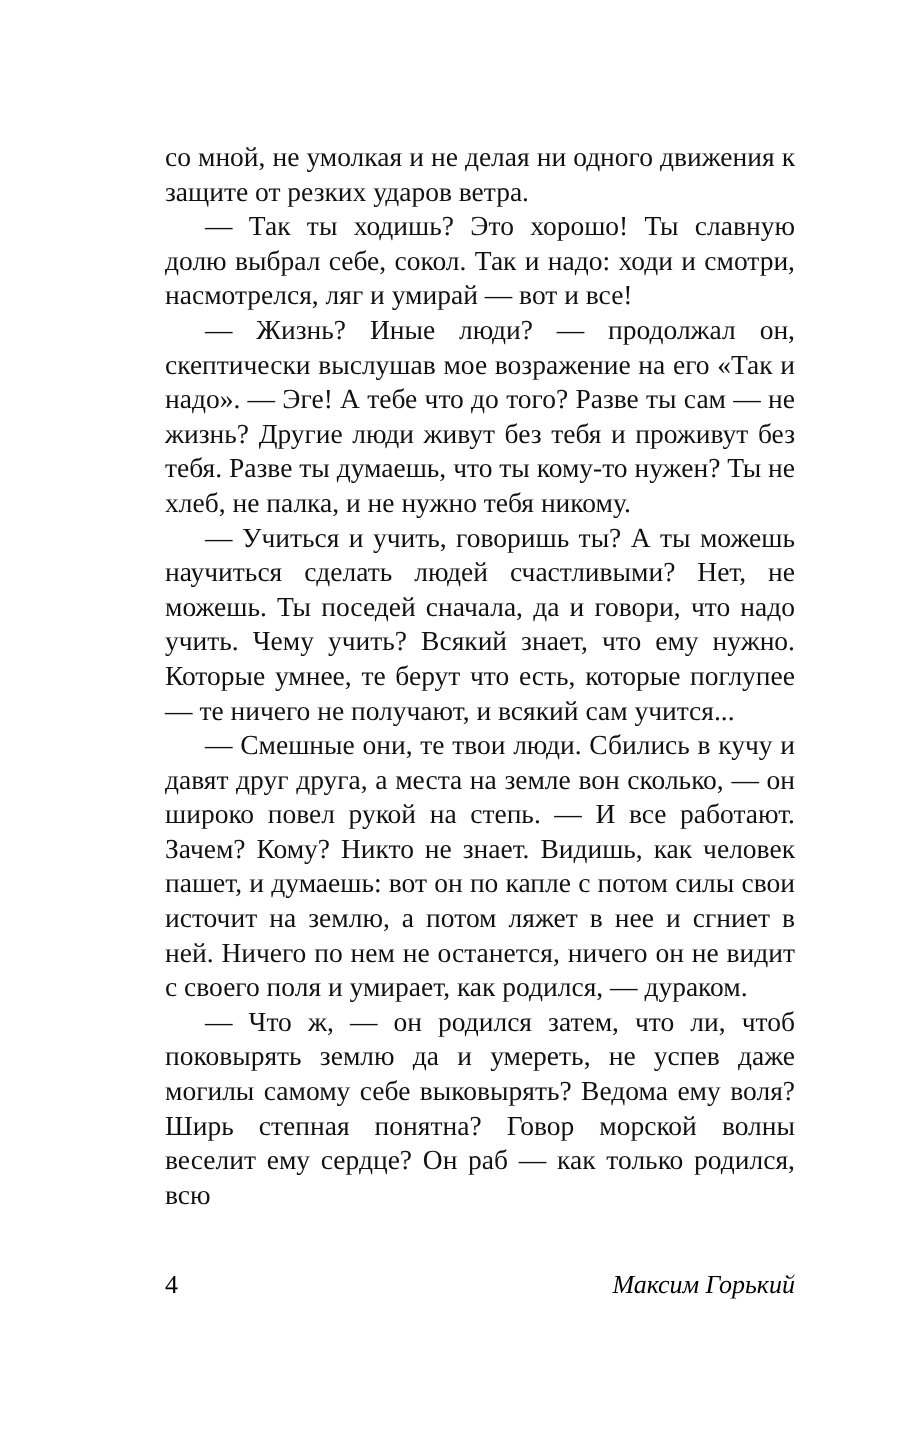со мной, не умолкая и не делая ни одного движения к защите от резких ударов ветра.
— Так ты ходишь? Это хорошо! Ты славную долю выбрал себе, сокол. Так и надо: ходи и смотри, насмотрелся, ляг и умирай — вот и все!
— Жизнь? Иные люди? — продолжал он, скептически выслушав мое возражение на его «Так и надо». — Эге! А тебе что до того? Разве ты сам — не жизнь? Другие люди живут без тебя и проживут без тебя. Разве ты думаешь, что ты кому-то нужен? Ты не хлеб, не палка, и не нужно тебя никому.
— Учиться и учить, говоришь ты? А ты можешь научиться сделать людей счастливыми? Нет, не можешь. Ты поседей сначала, да и говори, что надо учить. Чему учить? Всякий знает, что ему нужно. Которые умнее, те берут что есть, которые поглупее — те ничего не получают, и всякий сам учится...
— Смешные они, те твои люди. Сбились в кучу и давят друг друга, а места на земле вон сколько, — он широко повел рукой на степь. — И все работают. Зачем? Кому? Никто не знает. Видишь, как человек пашет, и думаешь: вот он по капле с потом силы свои источит на землю, а потом ляжет в нее и сгниет в ней. Ничего по нем не останется, ничего он не видит с своего поля и умирает, как родился, — дураком.
— Что ж, — он родился затем, что ли, чтоб поковырять землю да и умереть, не успев даже могилы самому себе выковырять? Ведома ему воля? Ширь степная понятна? Говор морской волны веселит ему сердце? Он раб — как только родился, всю
4 Максим Горький